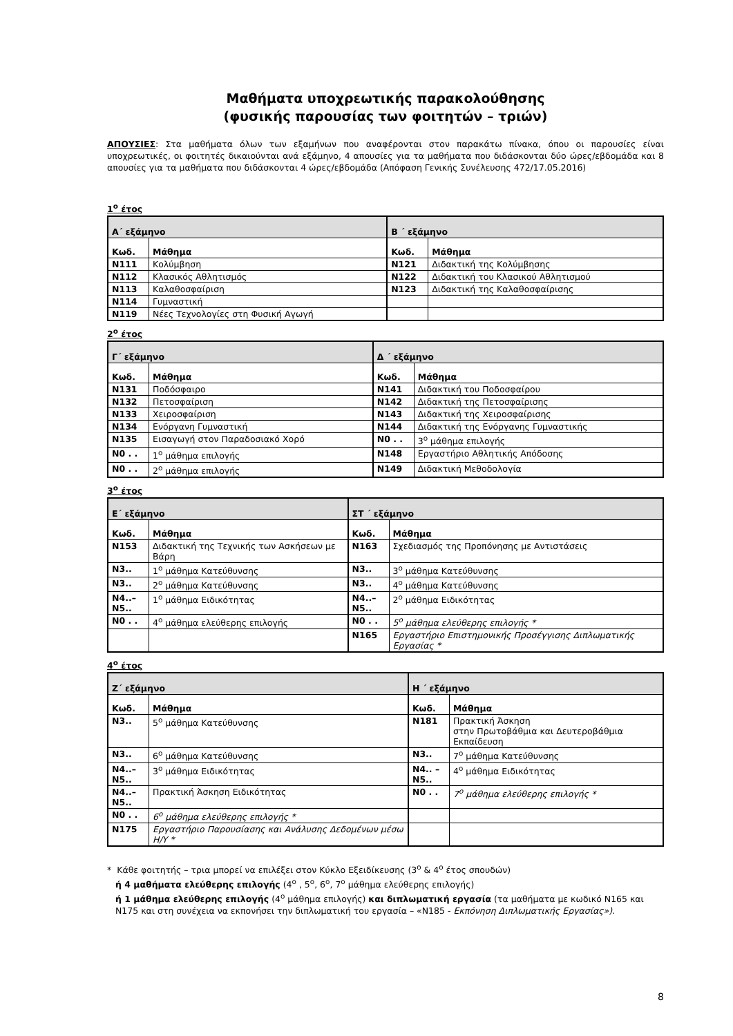Μαθήματα υποχρεωτικής παρακολούθησης
(φυσικής παρουσίας των φοιτητών – τριών)
ΑΠΟΥΣΙΕΣ: Στα μαθήματα όλων των εξαμήνων που αναφέρονται στον παρακάτω πίνακα, όπου οι παρουσίες είναι υποχρεωτικές, οι φοιτητές δικαιούνται ανά εξάμηνο, 4 απουσίες για τα μαθήματα που διδάσκονται δύο ώρες/εβδομάδα και 8 απουσίες για τα μαθήματα που διδάσκονται 4 ώρες/εβδομάδα (Απόφαση Γενικής Συνέλευσης 472/17.05.2016)
1<sup>ο</sup> έτος
| Α΄ εξάμηνο | | Β ΄ εξάμηνο | |
| --- | --- | --- | --- |
| Κωδ. | Μάθημα | Κωδ. | Μάθημα |
| N111 | Κολύμβηση | N121 | Διδακτική της Κολύμβησης |
| N112 | Κλασικός Αθλητισμός | N122 | Διδακτική του Κλασικού Αθλητισμού |
| N113 | Καλαθοσφαίριση | N123 | Διδακτική της Καλαθοσφαίρισης |
| N114 | Γυμναστική | | |
| N119 | Νέες Τεχνολογίες στη Φυσική Αγωγή | | |
2<sup>ο</sup> έτος
| Γ΄ εξάμηνο | | Δ ΄ εξάμηνο | |
| --- | --- | --- | --- |
| Κωδ. | Μάθημα | Κωδ. | Μάθημα |
| N131 | Ποδόσφαιρο | N141 | Διδακτική του Ποδοσφαίρου |
| N132 | Πετοσφαίριση | N142 | Διδακτική της Πετοσφαίρισης |
| N133 | Χειροσφαίριση | N143 | Διδακτική της Χειροσφαίρισης |
| N134 | Ενόργανη Γυμναστική | N144 | Διδακτική της Ενόργανης Γυμναστικής |
| N135 | Εισαγωγή στον Παραδοσιακό Χορό | N0 . . | 3<sup>ο</sup> μάθημα επιλογής |
| N0 . . | 1<sup>ο</sup> μάθημα επιλογής | N148 | Εργαστήριο Αθλητικής Απόδοσης |
| N0 . . | 2<sup>ο</sup> μάθημα επιλογής | N149 | Διδακτική Μεθοδολογία |
3<sup>ο</sup> έτος
| Ε΄ εξάμηνο | | ΣΤ ΄ εξάμηνο | |
| --- | --- | --- | --- |
| Κωδ. | Μάθημα | Κωδ. | Μάθημα |
| N153 | Διδακτική της Τεχνικής των Ασκήσεων με Βάρη | N163 | Σχεδιασμός της Προπόνησης με Αντιστάσεις |
| N3.. | 1<sup>ο</sup> μάθημα Κατεύθυνσης | N3.. | 3<sup>ο</sup> μάθημα Κατεύθυνσης |
| N3.. | 2<sup>ο</sup> μάθημα Κατεύθυνσης | N3.. | 4<sup>ο</sup> μάθημα Κατεύθυνσης |
| N4..– N5.. | 1<sup>ο</sup> μάθημα Ειδικότητας | N4..– N5.. | 2<sup>ο</sup> μάθημα Ειδικότητας |
| N0 . . | 4<sup>ο</sup> μάθημα ελεύθερης επιλογής | N0 . . | 5<sup>ο</sup> μάθημα ελεύθερης επιλογής * |
| | | N165 | Εργαστήριο Επιστημονικής Προσέγγισης Διπλωματικής Εργασίας * |
4<sup>ο</sup> έτος
| Ζ΄ εξάμηνο | | Η ΄ εξάμηνο | |
| --- | --- | --- | --- |
| Κωδ. | Μάθημα | Κωδ. | Μάθημα |
| N3.. | 5<sup>ο</sup> μάθημα Κατεύθυνσης | N181 | Πρακτική Άσκηση στην Πρωτοβάθμια και Δευτεροβάθμια Εκπαίδευση |
| N3.. | 6<sup>ο</sup> μάθημα Κατεύθυνσης | N3.. | 7<sup>ο</sup> μάθημα Κατεύθυνσης |
| N4..– N5.. | 3<sup>ο</sup> μάθημα Ειδικότητας | N4.. – N5.. | 4<sup>ο</sup> μάθημα Ειδικότητας |
| N4..– N5.. | Πρακτική Άσκηση Ειδικότητας | N0 . . | 7<sup>ο</sup> μάθημα ελεύθερης επιλογής * |
| N0 . . | 6<sup>ο</sup> μάθημα ελεύθερης επιλογής * | | |
| N175 | Εργαστήριο Παρουσίασης και Ανάλυσης Δεδομένων μέσω Η/Υ * | | |
* Κάθε φοιτητής – τρια μπορεί να επιλέξει στον Κύκλο Εξειδίκευσης (3<sup>ο</sup> & 4<sup>ο</sup> έτος σπουδών)
ή 4 μαθήματα ελεύθερης επιλογής (4<sup>ο</sup> , 5<sup>ο</sup>, 6<sup>ο</sup>, 7<sup>ο</sup> μάθημα ελεύθερης επιλογής)
ή 1 μάθημα ελεύθερης επιλογής (4<sup>ο</sup> μάθημα επιλογής) και διπλωματική εργασία (τα μαθήματα με κωδικό Ν165 και Ν175 και στη συνέχεια να εκπονήσει την διπλωματική του εργασία – «Ν185 - Εκπόνηση Διπλωματικής Εργασίας»).
8